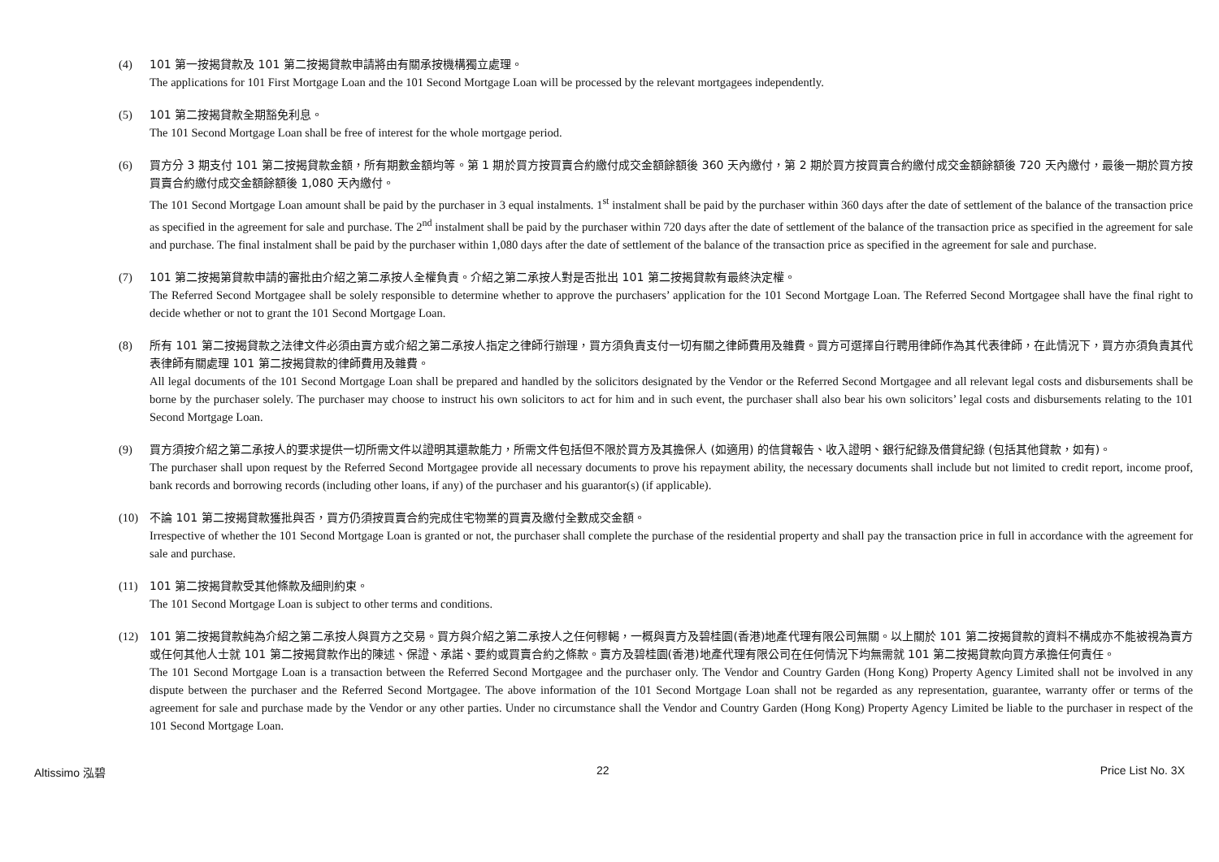(4) 101 第一按揭貸款及 101 第二按揭貸款申請將由有關承按機構獨立處理。
The applications for 101 First Mortgage Loan and the 101 Second Mortgage Loan will be processed by the relevant mortgagees independently.
(5) 101 第二按揭貸款全期豁免利息。
The 101 Second Mortgage Loan shall be free of interest for the whole mortgage period.
(6) 買方分 3 期支付 101 第二按揭貸款金額，所有期數金額均等。第 1 期於買方按買賣合約繳付成交金額餘額後 360 天內繳付，第 2 期於買方按買賣合約繳付成交金額餘額後 720 天內繳付，最後一期於買方按買賣合約繳付成交金額餘額後 1,080 天內繳付。
The 101 Second Mortgage Loan amount shall be paid by the purchaser in 3 equal instalments. 1<sup>st</sup> instalment shall be paid by the purchaser within 360 days after the date of settlement of the balance of the transaction price as specified in the agreement for sale and purchase. The 2<sup>nd</sup> instalment shall be paid by the purchaser within 720 days after the date of settlement of the balance of the transaction price as specified in the agreement for sale and purchase. The final instalment shall be paid by the purchaser within 1,080 days after the date of settlement of the balance of the transaction price as specified in the agreement for sale and purchase.
(7) 101 第二按揭第貸款申請的審批由介紹之第二承按人全權負責。介紹之第二承按人對是否批出 101 第二按揭貸款有最終決定權。
The Referred Second Mortgagee shall be solely responsible to determine whether to approve the purchasers’ application for the 101 Second Mortgage Loan. The Referred Second Mortgagee shall have the final right to decide whether or not to grant the 101 Second Mortgage Loan.
(8) 所有 101 第二按揭貸款之法律文件必須由賣方或介紹之第二承按人指定之律師行辦理，買方須負責支付一切有關之律師費用及雜費。買方可選擇自行聘用律師作為其代表律師，在此情況下，買方亦須負責其代表律師有關處理 101 第二按揭貸款的律師費用及雜費。
All legal documents of the 101 Second Mortgage Loan shall be prepared and handled by the solicitors designated by the Vendor or the Referred Second Mortgagee and all relevant legal costs and disbursements shall be borne by the purchaser solely. The purchaser may choose to instruct his own solicitors to act for him and in such event, the purchaser shall also bear his own solicitors’ legal costs and disbursements relating to the 101 Second Mortgage Loan.
(9) 買方須按介紹之第二承按人的要求提供一切所需文件以證明其還款能力，所需文件包括但不限於買方及其擔保人 (如適用) 的信貸報告、收入證明、銀行紀錄及借貸紀錄 (包括其他貸款，如有)。
The purchaser shall upon request by the Referred Second Mortgagee provide all necessary documents to prove his repayment ability, the necessary documents shall include but not limited to credit report, income proof, bank records and borrowing records (including other loans, if any) of the purchaser and his guarantor(s) (if applicable).
(10) 不論 101 第二按揭貸款獲批與否，買方仍須按買賣合約完成住宅物業的買賣及繳付全數成交金額。
Irrespective of whether the 101 Second Mortgage Loan is granted or not, the purchaser shall complete the purchase of the residential property and shall pay the transaction price in full in accordance with the agreement for sale and purchase.
(11) 101 第二按揭貸款受其他條款及細則約束。
The 101 Second Mortgage Loan is subject to other terms and conditions.
(12) 101 第二按揭貸款純為介紹之第二承按人與買方之交易。買方與介紹之第二承按人之任何轇輵，一概與賣方及碧桂園(香港)地產代理有限公司無關。以上關於 101 第二按揭貸款的資料不構成亦不能被視為賣方或任何其他人士就 101 第二按揭貸款作出的陳述、保證、承諾、要約或買賣合約之條款。賣方及碧桂園(香港)地產代理有限公司在任何情況下均無需就 101 第二按揭貸款向買方承擔任何責任。
The 101 Second Mortgage Loan is a transaction between the Referred Second Mortgagee and the purchaser only. The Vendor and Country Garden (Hong Kong) Property Agency Limited shall not be involved in any dispute between the purchaser and the Referred Second Mortgagee. The above information of the 101 Second Mortgage Loan shall not be regarded as any representation, guarantee, warranty offer or terms of the agreement for sale and purchase made by the Vendor or any other parties. Under no circumstance shall the Vendor and Country Garden (Hong Kong) Property Agency Limited be liable to the purchaser in respect of the 101 Second Mortgage Loan.
Altissimo 泓碧 22 Price List No. 3X